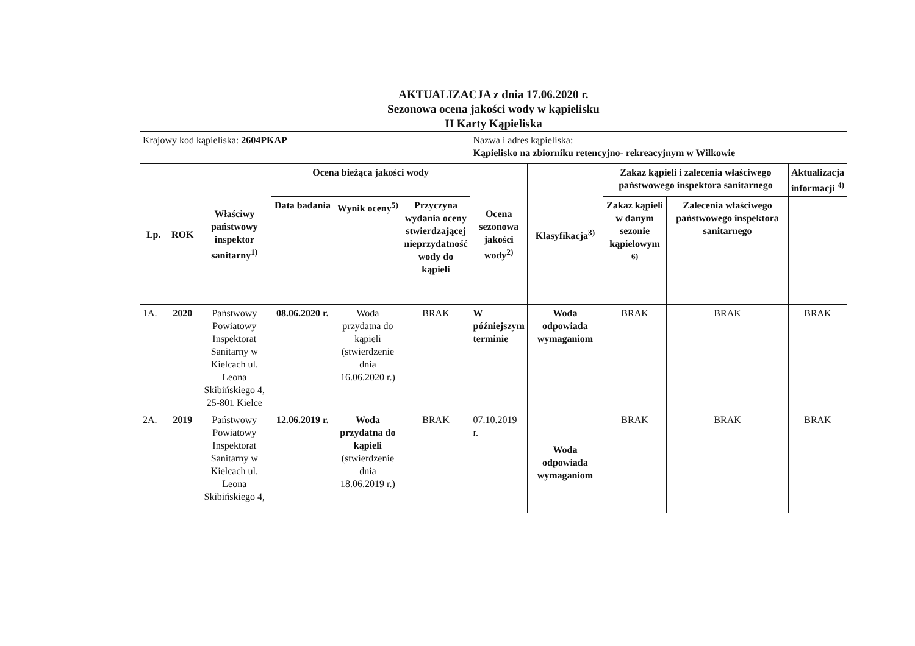AKTUALIZACJA z dnia 17.06.2020 r.
Sezonowa ocena jakości wody w kąpielisku
II Karty Kąpieliska
| Krajowy kod kąpieliska: 2604PKAP | | | | | | Nazwa i adres kąpieliska: Kąpielisko na zbiorniku retencyjno- rekreacyjnym w Wilkowie | | | | |
| Lp. | ROK | Właściwy państwowy inspektor sanitarny<sup>1)</sup> | Ocena bieżąca jakości wody | | | Ocena sezonowa jakości wody<sup>2)</sup> | Klasyfikacja<sup>3)</sup> | Zakaz kąpieli i zalecenia właściwego państwowego inspektora sanitarnego | | Aktualizacja informacji <sup>4)</sup> |
| | | | Data badania | Wynik oceny<sup>5)</sup> | Przyczyna wydania oceny stwierdzającej nieprzydatność wody do kąpieli | | | Zakaz kąpieli w danym sezonie kąpielowym <sup>6)</sup> | Zalecenia właściwego państwowego inspektora sanitarnego | |
| 1A. | 2020 | Państwowy Powiatowy Inspektorat Sanitarny w Kielcach ul. Leona Skibińskiego 4, 25-801 Kielce | 08.06.2020 r. | Woda przydatna do kąpieli (stwierdzenie dnia 16.06.2020 r.) | BRAK | W późniejszym terminie | Woda odpowiada wymaganiom | BRAK | BRAK | BRAK |
| 2A. | 2019 | Państwowy Powiatowy Inspektorat Sanitarny w Kielcach ul. Leona Skibińskiego 4, | 12.06.2019 r. | Woda przydatna do kąpieli (stwierdzenie dnia 18.06.2019 r.) | BRAK | 07.10.2019 r. | Woda odpowiada wymaganiom | BRAK | BRAK | BRAK |